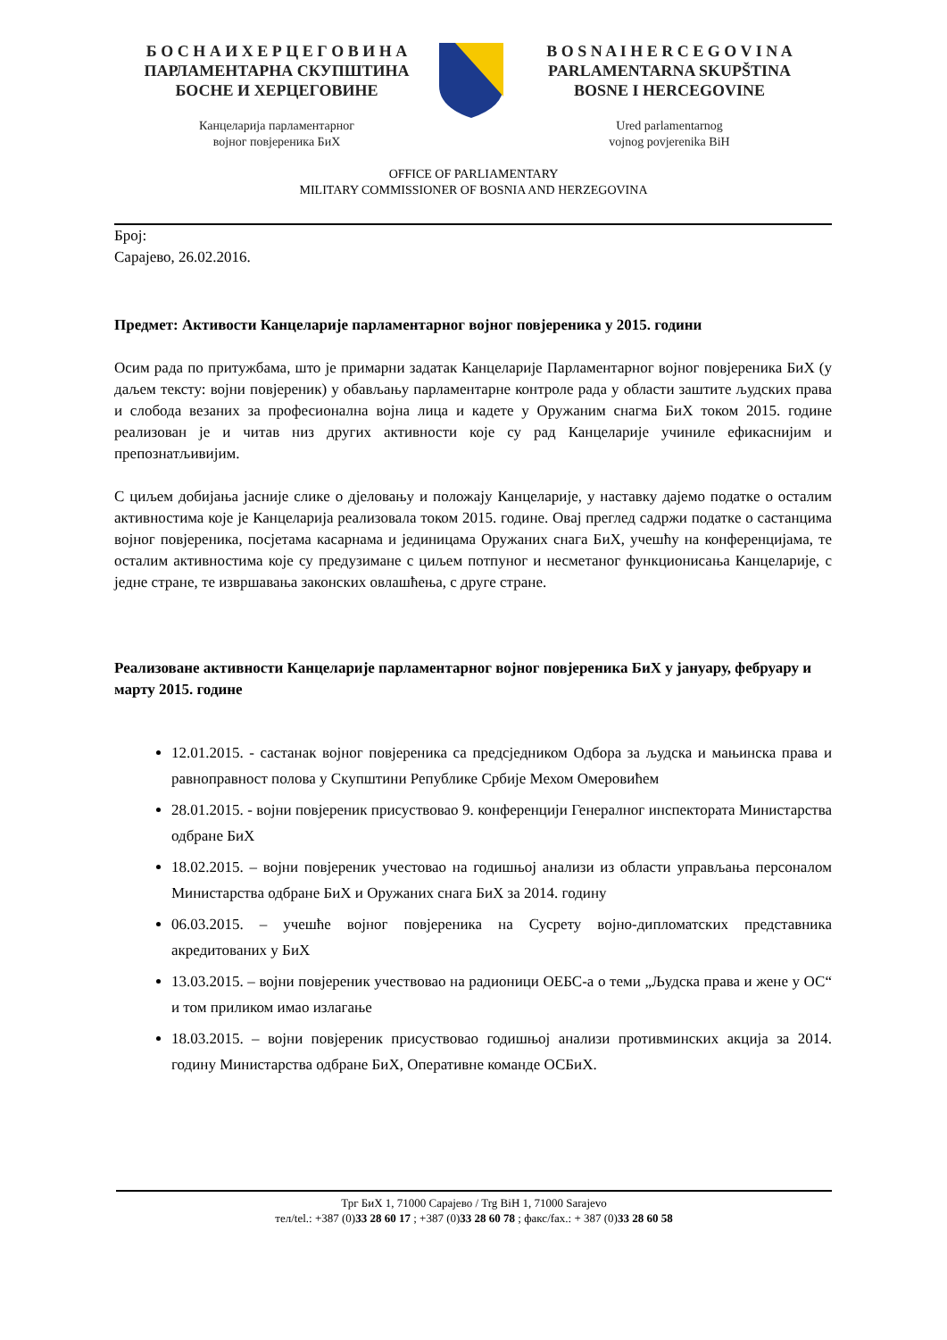Б О С Н А И Х Е Р Ц Е Г О В И Н А
ПАРЛАМЕНТАРНА СКУПШТИНА
БОСНЕ И ХЕРЦЕГОВИНЕ
Канцеларија парламентарног
војног повјереника БиХ
B O S N A I H E R C E G O V I N A
PARLAMENTARNA SKUPŠTINA
BOSNE I HERCEGOVINE
Ured parlamentarnog
vojnog povjerenika BiH
OFFICE OF PARLIAMENTARY
MILITARY COMMISSIONER OF BOSNIA AND HERZEGOVINA
Број:
Сарајево, 26.02.2016.
Предмет: Активости Канцеларије парламентарног војног повјереника у 2015. години
Осим рада по притужбама, што је примарни задатак Канцеларије Парламентарног војног повјереника БиХ (у даљем тексту: војни повјереник) у обављању парламентарне контроле рада у области заштите људских права и слобода везаних за професионална војна лица и кадете у Оружаним снагма БиХ током 2015. године реализован је и читав низ других активности које су рад Канцеларије учиниле ефикаснијим и препознатљивијим.
С циљем добијања јасније слике о дјеловању и положају Канцеларије, у наставку дајемо податке о осталим активностима које је Канцеларија реализовала током 2015. године. Овај преглед садржи податке о састанцима војног повјереника, посјетама касарнама и јединицама Оружаних снага БиХ, учешћу на конференцијама, те осталим активностима које су предузимане с циљем потпуног и несметаног функционисања Канцеларије, с једне стране, те извршавања законских овлашћења, с друге стране.
Реализоване активности Канцеларије парламентарног војног повјереника БиХ у јануару, фебруару и марту 2015. године
12.01.2015. - састанак војног повјереника са предсједником Одбора за људска и мањинска права и равноправност полова у Скупштини Републике Србије Мехом Омеровићем
28.01.2015. - војни повјереник присуствовао 9. конференцији Генералног инспектората Министарства одбране БиХ
18.02.2015. – војни повјереник учестовао на годишњој анализи из области управљања персоналом Министарства одбране БиХ и Оружаних снага БиХ за 2014. годину
06.03.2015. – учешће војног повјереника на Сусрету војно-дипломатских представника акредитованих у БиХ
13.03.2015. – војни повјереник учествовао на радионици ОЕБС-а о теми „Људска права и жене у ОС“ и том приликом имао излагање
18.03.2015. – војни повјереник присуствовао годишњој анализи противминских акција за 2014. годину Министарства одбране БиХ, Оперативне команде ОСБиХ.
Трг БиХ 1, 71000 Сарајево / Trg BiH 1, 71000 Sarajevo
тел/tel.: +387 (0)33 28 60 17 ; +387 (0)33 28 60 78 ; факс/fax.: + 387 (0)33 28 60 58